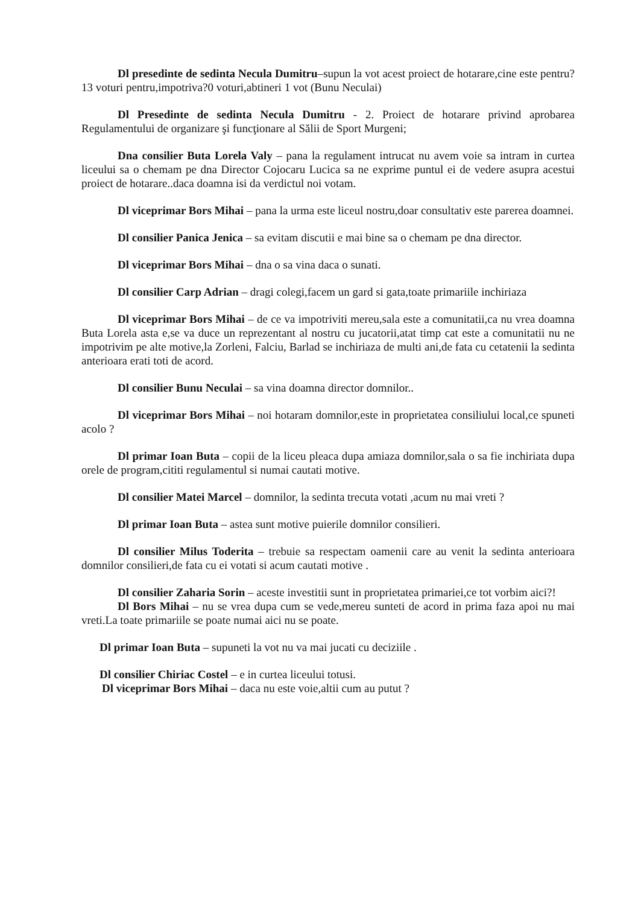Dl presedinte de sedinta Necula Dumitru–supun la vot acest proiect de hotarare,cine este pentru?13 voturi pentru,impotriva?0 voturi,abtineri 1 vot (Bunu Neculai)
Dl Presedinte de sedinta Necula Dumitru - 2. Proiect de hotarare privind aprobarea Regulamentului de organizare şi funcţionare al Sălii de Sport Murgeni;
Dna consilier Buta Lorela Valy – pana la regulament intrucat nu avem voie sa intram in curtea liceului sa o chemam pe dna Director Cojocaru Lucica sa ne exprime puntul ei de vedere asupra acestui proiect de hotarare..daca doamna isi da verdictul noi votam.
Dl viceprimar Bors Mihai – pana la urma este liceul nostru,doar consultativ este parerea doamnei.
Dl consilier Panica Jenica – sa evitam discutii e mai bine sa o chemam pe dna director.
Dl viceprimar Bors Mihai – dna o sa vina daca o sunati.
Dl consilier Carp Adrian – dragi colegi,facem un gard si gata,toate primariile inchiriaza
Dl viceprimar Bors Mihai – de ce va impotriviti mereu,sala este a comunitatii,ca nu vrea doamna Buta Lorela asta e,se va duce un reprezentant al nostru cu jucatorii,atat timp cat este a comunitatii nu ne impotrivim pe alte motive,la Zorleni, Falciu, Barlad se inchiriaza de multi ani,de fata cu cetatenii la sedinta anterioara erati toti de acord.
Dl consilier Bunu Neculai – sa vina doamna director domnilor..
Dl viceprimar Bors Mihai – noi hotaram domnilor,este in proprietatea consiliului local,ce spuneti acolo ?
Dl primar Ioan Buta – copii de la liceu pleaca dupa amiaza domnilor,sala o sa fie inchiriata dupa orele de program,cititi regulamentul si numai cautati motive.
Dl consilier Matei Marcel – domnilor, la sedinta trecuta votati ,acum nu mai vreti ?
Dl primar Ioan Buta – astea sunt motive puierile domnilor consilieri.
Dl consilier Milus Toderita – trebuie sa respectam oamenii care au venit la sedinta anterioara domnilor consilieri,de fata cu ei votati si acum cautati motive .
Dl consilier Zaharia Sorin – aceste investitii sunt in proprietatea primariei,ce tot vorbim aici?!
Dl Bors Mihai – nu se vrea dupa cum se vede,mereu sunteti de acord in prima faza apoi nu mai vreti.La toate primariile se poate numai aici nu se poate.
Dl primar Ioan Buta – supuneti la vot nu va mai jucati cu deciziile .
Dl consilier Chiriac Costel – e in curtea liceului totusi.
Dl viceprimar Bors Mihai – daca nu este voie,altii cum au putut ?